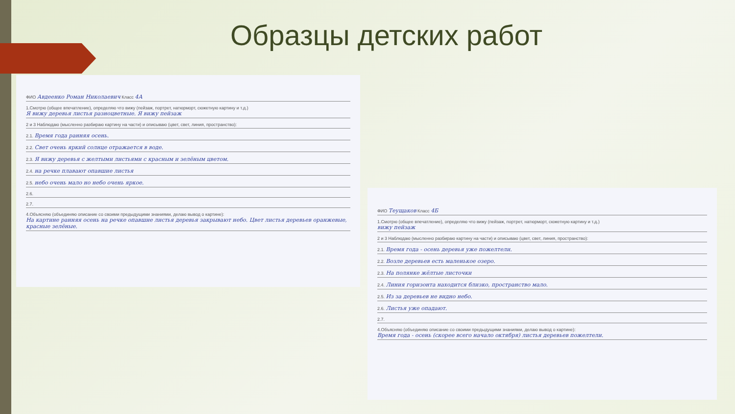Образцы детских работ
ФИО Авдеенко Роман Николаевич Класс 4А
1.Смотрю (общее впечатление), определяю что вижу (пейзаж, портрет, натюрморт, сюжетную картину и т.д.)
Я вижу деревья листья разноцветные. Я вижу пейзаж
2 и 3 Наблюдаю (мысленно разбираю картину на части) и описываю (цвет, свет, линия, пространство):
2.1. Время года ранняя осень.
2.2. Свет очень яркий солнце отражается в воде.
2.3. Я вижу деревья с желтыми листьями с красным и зелёным цветом.
2.4. на речке плавают опавшие листья
2.5. небо очень мало но небо очень яркое.
2.6.
2.7.
4.Объясняю (объединяю описание со своими предыдущими знаниями, делаю вывод о картине):
На картине ранняя осень на речке опавшие листья деревья закрывают небо. Цвет листья деревьев оранжевые, красные зелёные.
ФИО Теущаков Класс 4Б
1.Смотрю (общее впечатление), определяю что вижу (пейзаж, портрет, натюрморт, сюжетную картину и т.д.)
вижу пейзаж
2 и 3 Наблюдаю (мысленно разбираю картину на части) и описываю (цвет, свет, линия, пространство):
2.1. Время года - осень деревья уже пожелтели.
2.2. Возле деревьев есть маленькое озеро.
2.3. На полянке жёлтые листочки
2.4. Линия горизонта находится близко, пространство мало.
2.5. Из за деревьев не видно небо.
2.6. Листья уже опадают.
2.7.
4.Объясняю (объединяю описание со своими предыдущими знаниями, делаю вывод о картине):
Время года - осень (скорее всего начало октября) листья деревьев пожелтели.